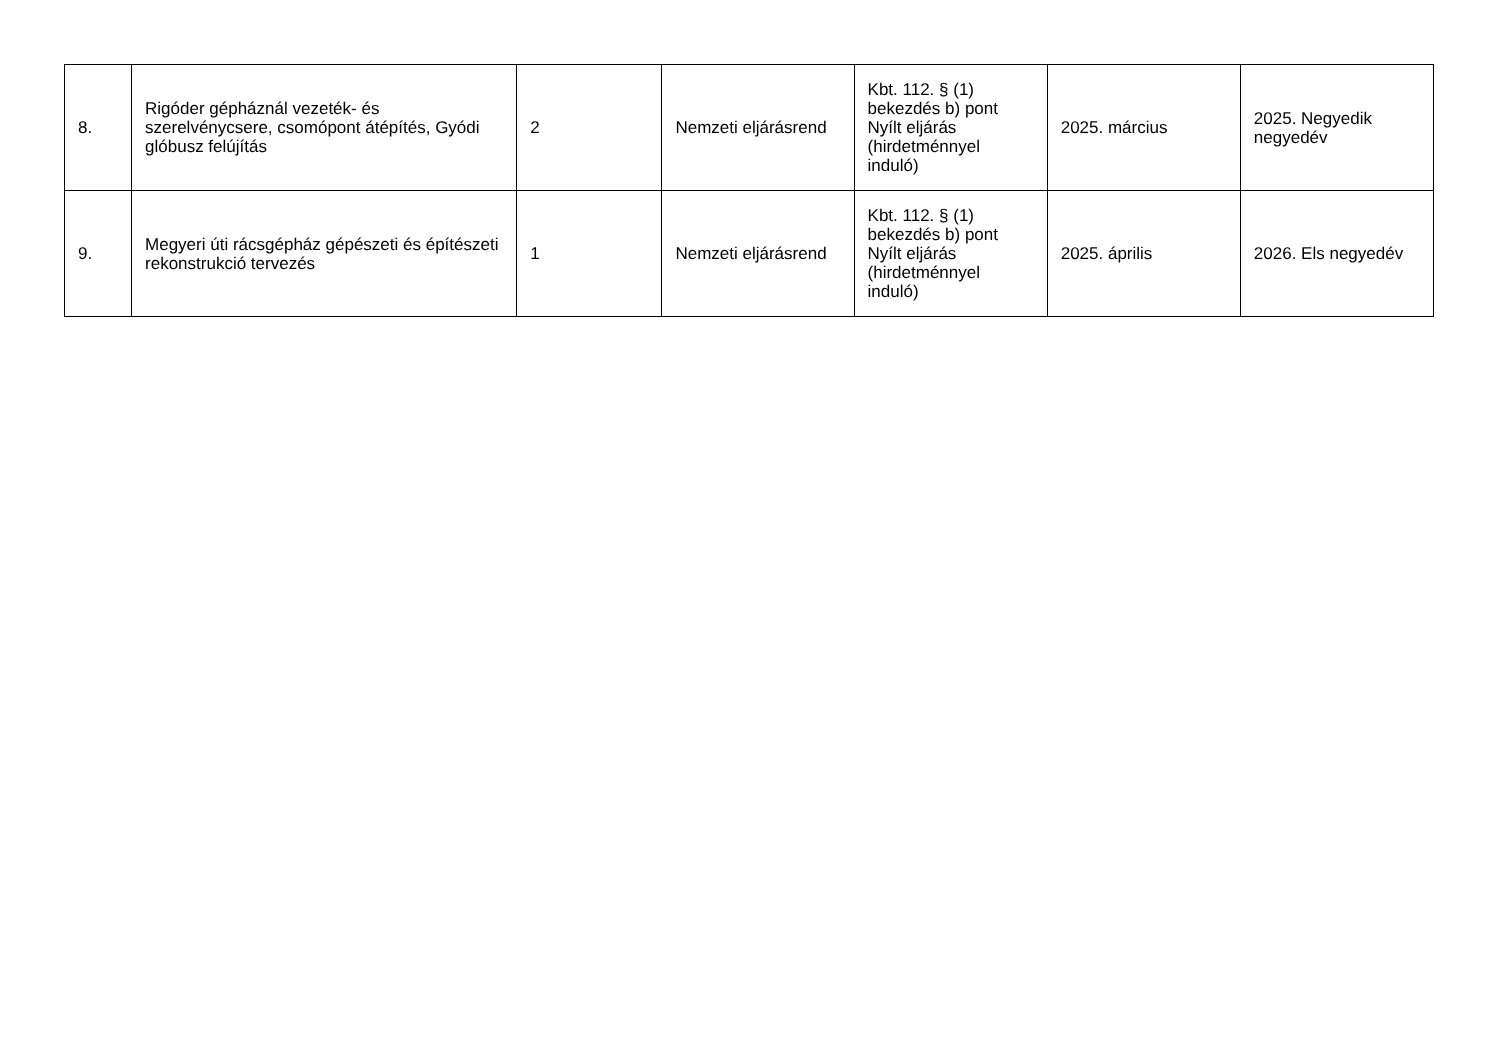| 8. | Rigóder gépháznál vezeték- és szerelvénycsere, csomópont átépítés, Gyódi glóbusz felújítás | 2 | Nemzeti eljárásrend | Kbt. 112. § (1) bekezdés b) pont Nyílt eljárás (hirdetménnyel induló) | 2025. március | 2025. Negyedik negyedév |
| 9. | Megyeri úti rácsgépház gépészeti és építészeti rekonstrukció tervezés | 1 | Nemzeti eljárásrend | Kbt. 112. § (1) bekezdés b) pont Nyílt eljárás (hirdetménnyel induló) | 2025. április | 2026. Els negyedév |